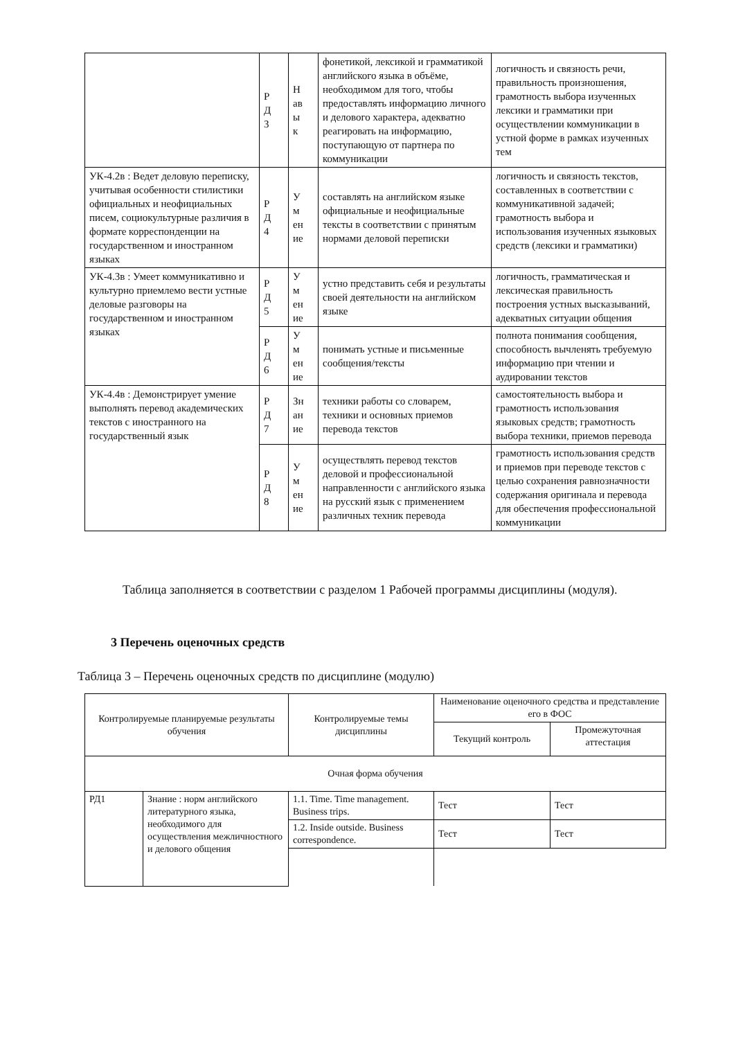| | Р Д 3 | Н ав ы к | фонетикой, лексикой и грамматикой английского языка в объёме, необходимом для того, чтобы предоставлять информацию личного и делового характера, адекватно реагировать на информацию, поступающую от партнера по коммуникации | логичность и связность речи, правильность произношения, грамотность выбора изученных лексики и грамматики при осуществлении коммуникации в устной форме в рамках изученных тем |
| УК-4.2в : Ведет деловую переписку, учитывая особенности стилистики официальных и неофициальных писем, социокультурные различия в формате корреспонденции на государственном и иностранном языках | Р Д 4 | У м ен ие | составлять на английском языке официальные и неофициальные тексты в соответствии с принятым нормами деловой переписки | логичность и связность текстов, составленных в соответствии с коммуникативной задачей; грамотность выбора и использования изученных языковых средств (лексики и грамматики) |
| УК-4.3в : Умеет коммуникативно и культурно приемлемо вести устные деловые разговоры на государственном и иностранном языках | Р Д 5 | У м ен ие | устно представить себя и результаты своей деятельности на английском языке | логичность, грамматическая и лексическая правильность построения устных высказываний, адекватных ситуации общения |
| | Р Д 6 | У м ен ие | понимать устные и письменные сообщения/тексты | полнота понимания сообщения, способность вычленять требуемую информацию при чтении и аудировании текстов |
| УК-4.4в : Демонстрирует умение выполнять перевод академических текстов с иностранного на государственный язык | Р Д 7 | Зн ан ие | техники работы со словарем, техники и основных приемов перевода текстов | самостоятельность выбора и грамотность использования языковых средств; грамотность выбора техники, приемов перевода |
| | Р Д 8 | У м ен ие | осуществлять перевод текстов деловой и профессиональной направленности с английского языка на русский язык с применением различных техник перевода | грамотность использования средств и приемов при переводе текстов с целью сохранения равнозначности содержания оригинала и перевода для обеспечения профессиональной коммуникации |
Таблица заполняется в соответствии с разделом 1 Рабочей программы дисциплины (модуля).
3 Перечень оценочных средств
Таблица 3 – Перечень оценочных средств по дисциплине (модулю)
| Контролируемые планируемые результаты обучения | | Контролируемые темы дисциплины | Наименование оценочного средства и представление его в ФОС | |
| --- | --- | --- | --- | --- |
| | | | Текущий контроль | Промежуточная аттестация |
| Очная форма обучения | | | | |
| РД1 | Знание : норм английского литературного языка, необходимого для осуществления межличностного и делового общения | 1.1. Time. Time management. Business trips. | Тест | Тест |
| | | 1.2. Inside outside. Business correspondence. | Тест | Тест |